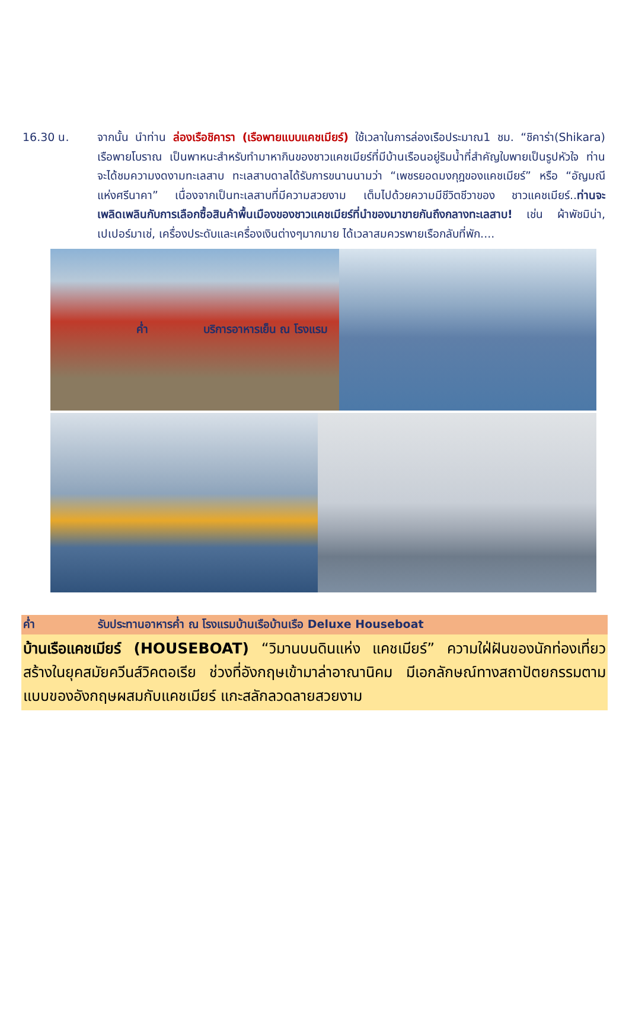16.30 น. จากนั้น นำท่าน ล่องเรือชิคารา (เรือพายแบบแคชเมียร์) ใช้เวลาในการล่องเรือประมาณ1 ชม. “ชิคาร่า(Shikara) เรือพายโบราณ เป็นพาหนะสำหรับทำมาหากินของชาวแคชเมียร์ที่มีบ้านเรือนอยู่ริมน้ำที่สำคัญใบพายเป็นรูปหัวใจ ท่านจะได้ชมความงดงามทะเลสาบ ทะเลสาบดาลได้รับการขนานนามว่า “เพชรยอดมงกุฎของแคชเมียร์” หรือ “อัญมณีแห่งศรีนาคา” เนื่องจากเป็นทะเลสาบที่มีความสวยงาม เต็มไปด้วยความมีชีวิตชีวาของ ชาวแคชเมียร์..ท่านจะเพลิดเพลินกับการเลือกซื้อสินค้าพื้นเมืองของชาวแคชเมียร์ที่นำของมาขายกันถึงกลางทะเลสาบ! เช่น ผ้าพัชมิน่า, เปเปอร์มาเช่, เครื่องประดับและเครื่องเงินต่างๆมากมาย ได้เวลาสมควรพายเรือกลับที่พัก....
ค่ำ บริการอาหารเย็น ณ โรงแรม
ค่ำ รับประทานอาหารค่ำ ณ โรงแรมบ้านเรือบ้านเรือ Deluxe Houseboat
บ้านเรือแคชเมียร์ (HOUSEBOAT) “วิมานบนดินแห่ง แคชเมียร์” ความใฝ่ฝันของนักท่องเที่ยว สร้างในยุคสมัยควีนส์วิคตอเรีย ช่วงที่อังกฤษเข้ามาล่าอาณานิคม มีเอกลักษณ์ทางสถาปัตยกรรมตามแบบของอังกฤษผสมกับแคชเมียร์ แกะสลักลวดลายสวยงาม